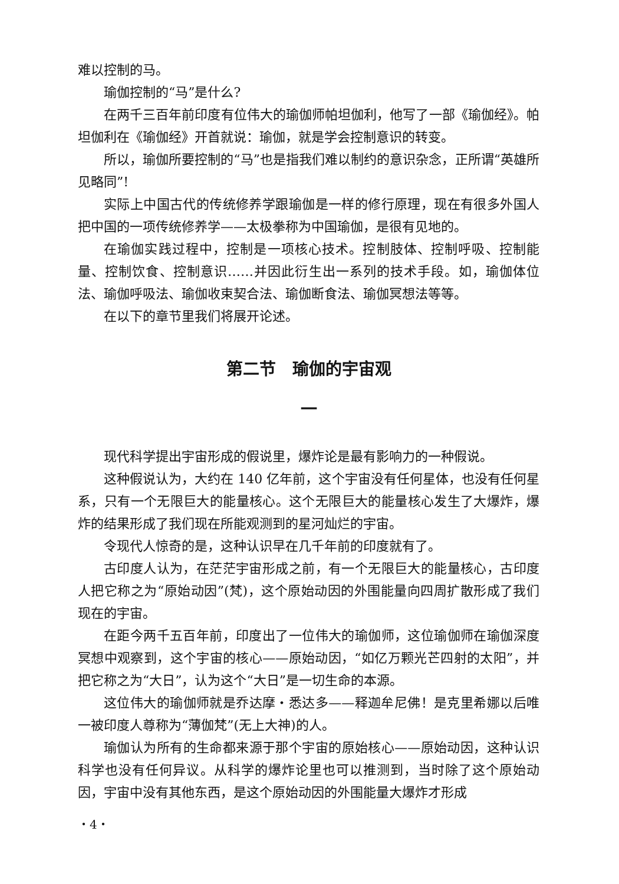难以控制的马。
瑜伽控制的“马”是什么?
在两千三百年前印度有位伟大的瑜伽师帕坦伽利，他写了一部《瑜伽经》。帕坦伽利在《瑜伽经》开首就说：瑜伽，就是学会控制意识的转变。
所以，瑜伽所要控制的“马”也是指我们难以制约的意识杂念，正所谓“英雄所见略同”!
实际上中国古代的传统修养学跟瑜伽是一样的修行原理，现在有很多外国人把中国的一项传统修养学——太极拳称为中国瑜伽，是很有见地的。
在瑜伽实践过程中，控制是一项核心技术。控制肢体、控制呼吸、控制能量、控制饮食、控制意识……并因此衍生出一系列的技术手段。如，瑜伽体位法、瑜伽呼吸法、瑜伽收束契合法、瑜伽断食法、瑜伽冥想法等等。
在以下的章节里我们将展开论述。
第二节　瑜伽的宇宙观
一
现代科学提出宇宙形成的假说里，爆炸论是最有影响力的一种假说。
这种假说认为，大约在 140 亿年前，这个宇宙没有任何星体，也没有任何星系，只有一个无限巨大的能量核心。这个无限巨大的能量核心发生了大爆炸，爆炸的结果形成了我们现在所能观测到的星河灿烂的宇宙。
令现代人惊奇的是，这种认识早在几千年前的印度就有了。
古印度人认为，在茫茫宇宙形成之前，有一个无限巨大的能量核心，古印度人把它称之为“原始动因”(梵)，这个原始动因的外围能量向四周扩散形成了我们现在的宇宙。
在距今两千五百年前，印度出了一位伟大的瑜伽师，这位瑜伽师在瑜伽深度冥想中观察到，这个宇宙的核心——原始动因，“如亿万颗光芒四射的太阳”，并把它称之为“大日”，认为这个“大日”是一切生命的本源。
这位伟大的瑜伽师就是乔达摩・悉达多——释迦牟尼佛！是克里希娜以后唯一被印度人尊称为“薄伽梵”(无上大神)的人。
瑜伽认为所有的生命都来源于那个宇宙的原始核心——原始动因，这种认识科学也没有任何异议。从科学的爆炸论里也可以推测到，当时除了这个原始动因，宇宙中没有其他东西，是这个原始动因的外围能量大爆炸才形成
・4・